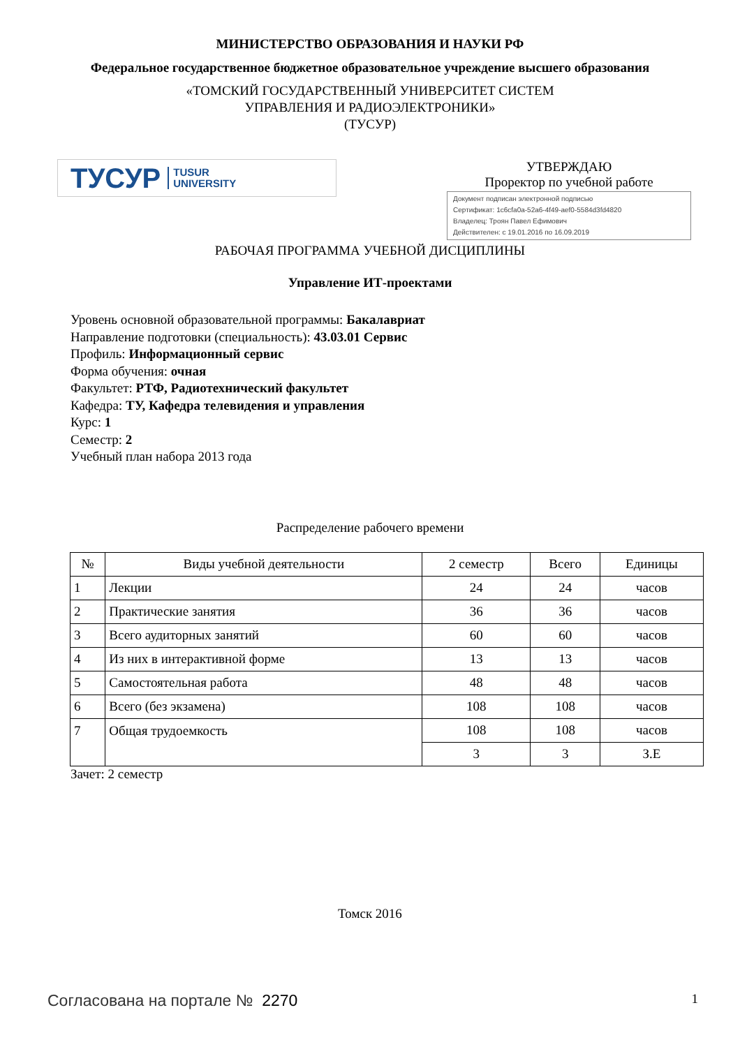МИНИСТЕРСТВО ОБРАЗОВАНИЯ И НАУКИ РФ
Федеральное государственное бюджетное образовательное учреждение высшего образования
«ТОМСКИЙ ГОСУДАРСТВЕННЫЙ УНИВЕРСИТЕТ СИСТЕМ
УПРАВЛЕНИЯ И РАДИОЭЛЕКТРОНИКИ»
(ТУСУР)
ТУСУР TUSUR
UNIVERSITY
УТВЕРЖДАЮ
Проректор по учебной работе
Документ подписан электронной подписью
Сертификат: 1c6cfa0a-52a6-4f49-aef0-5584d3fd4820
Владелец: Троян Павел Ефимович
Действителен: с 19.01.2016 по 16.09.2019
РАБОЧАЯ ПРОГРАММА УЧЕБНОЙ ДИСЦИПЛИНЫ
Управление ИТ-проектами
Уровень основной образовательной программы: Бакалавриат
Направление подготовки (специальность): 43.03.01 Сервис
Профиль: Информационный сервис
Форма обучения: очная
Факультет: РТФ, Радиотехнический факультет
Кафедра: ТУ, Кафедра телевидения и управления
Курс: 1
Семестр: 2
Учебный план набора 2013 года
Распределение рабочего времени
| № | Виды учебной деятельности | 2 семестр | Всего | Единицы |
| --- | --- | --- | --- | --- |
| 1 | Лекции | 24 | 24 | часов |
| 2 | Практические занятия | 36 | 36 | часов |
| 3 | Всего аудиторных занятий | 60 | 60 | часов |
| 4 | Из них в интерактивной форме | 13 | 13 | часов |
| 5 | Самостоятельная работа | 48 | 48 | часов |
| 6 | Всего (без экзамена) | 108 | 108 | часов |
| 7 | Общая трудоемкость | 108 | 108 | часов |
| | | 3 | 3 | З.Е |
Зачет: 2 семестр
Томск 2016
Согласована на портале № 2270 1